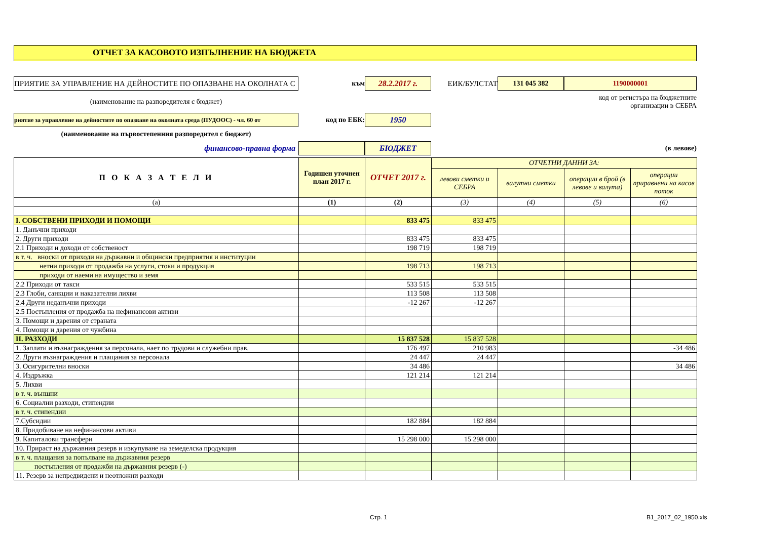ОТЧЕТ ЗА КАСОВОТО ИЗПЪЛНЕНИЕ НА БЮДЖЕТА
ПРИЯТИЕ ЗА УПРАВЛЕНИЕ НА ДЕЙНОСТИТЕ ПО ОПАЗВАНЕ НА ОКОЛНАТА С
към
28.2.2017 г.
ЕИК/БУЛСТАТ
131 045 382
1190000001
(наименование на разпоредителя с бюджет)
код от регистъра на бюджетните организации в СЕБРА
риятие за управление на дейностите по опазване на околната среда (ПУДООС) - чл. 60 от
код по ЕБК:
1950
(наименование на първостепенния разпоредител с бюджет)
финансово-правна форма
БЮДЖЕТ
(в левове)
| П О К А З А Т Е Л И | Годишен уточнен план 2017 г. | ОТЧЕТ 2017 г. | ОТЧЕТНИ ДАННИ ЗА: | | | |
| --- | --- | --- | --- | --- | --- | --- |
| | | | левови сметки и СЕБРА | валутни сметки | операции в брой (в левове и валута) | операции приравнени на касов поток |
| (а) | (1) | (2) | (3) | (4) | (5) | (6) |
| I. СОБСТВЕНИ ПРИХОДИ И ПОМОЩИ | | 833 475 | 833 475 | | | |
| 1. Данъчни приходи | | | | | | |
| 2. Други приходи | | 833 475 | 833 475 | | | |
| 2.1 Приходи и доходи от собственост | | 198 719 | 198 719 | | | |
| в т. ч. вноски от приходи на държавни и общински предприятия и институции | | | | | | |
| нетни приходи от продажба на услуги, стоки и продукция | | 198 713 | 198 713 | | | |
| приходи от наеми на имущество и земя | | | | | | |
| 2.2 Приходи от такси | | 533 515 | 533 515 | | | |
| 2.3 Глоби, санкции и наказателни лихви | | 113 508 | 113 508 | | | |
| 2.4 Други неданъчни приходи | | -12 267 | -12 267 | | | |
| 2.5 Постъпления от продажба на нефинансови активи | | | | | | |
| 3. Помощи и дарения от страната | | | | | | |
| 4. Помощи и дарения от чужбина | | | | | | |
| II. РАЗХОДИ | | 15 837 528 | 15 837 528 | | | |
| 1. Заплати и възнаграждения за персонала, нает по трудови и служебни прав. | | 176 497 | 210 983 | | | -34 486 |
| 2. Други възнаграждения и плащания за персонала | | 24 447 | 24 447 | | | |
| 3. Осигурителни вноски | | 34 486 | | | | 34 486 |
| 4. Издръжка | | 121 214 | 121 214 | | | |
| 5. Лихви | | | | | | |
| в т. ч. външни | | | | | | |
| 6. Социални разходи, стипендии | | | | | | |
| в т. ч. стипендии | | | | | | |
| 7.Субсидии | | 182 884 | 182 884 | | | |
| 8. Придобиване на нефинансови активи | | | | | | |
| 9. Капиталови трансфери | | 15 298 000 | 15 298 000 | | | |
| 10. Прираст на държавния резерв и изкупуване на земеделска продукция | | | | | | |
| в т. ч. плащания за попълване на държавния резерв | | | | | | |
| постъпления от продажби на държавния резерв (-) | | | | | | |
| 11. Резерв за непредвидени и неотложни разходи | | | | | | |
Стр. 1 B1_2017_02_1950.xls